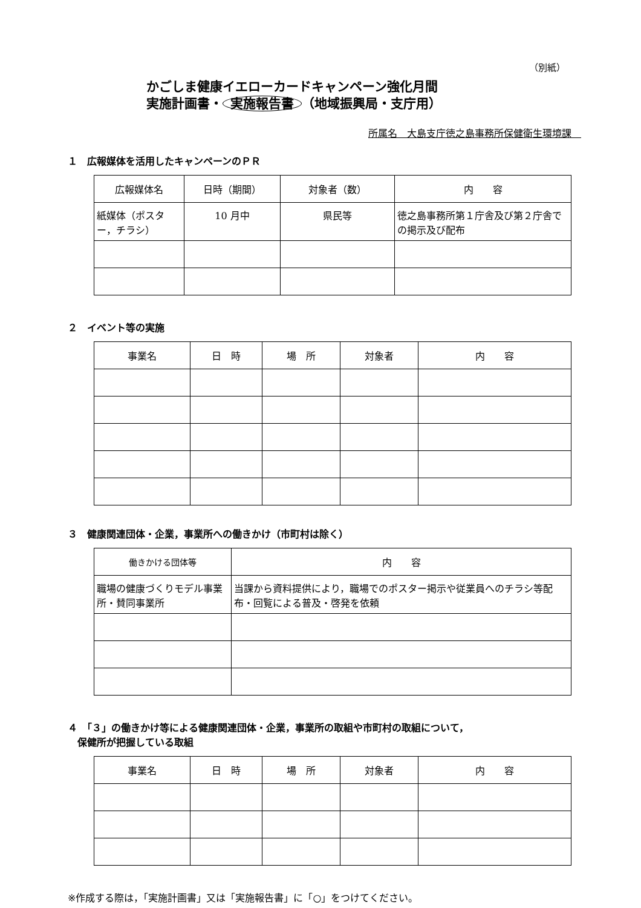（別紙）
かごしま健康イエローカードキャンペーン強化月間
実施計画書・ 実施報告書 （地域振興局・支庁用）
所属名　大島支庁徳之島事務所保健衛生環境課　
１　広報媒体を活用したキャンペーンのＰＲ
| 広報媒体名 | 日時（期間） | 対象者（数） | 内 容 |
| --- | --- | --- | --- |
| 紙媒体（ポスター，チラシ） | 10 月中 | 県民等 | 徳之島事務所第１庁舎及び第２庁舎での掲示及び配布 |
２　イベント等の実施
| 事業名 | 日 時 | 場 所 | 対象者 | 内 容 |
| --- | --- | --- | --- | --- |
３　健康関連団体・企業，事業所への働きかけ（市町村は除く）
| 働きかける団体等 | 内 容 |
| --- | --- |
| 職場の健康づくりモデル事業所・賛同事業所 | 当課から資料提供により，職場でのポスター掲示や従業員へのチラシ等配布・回覧による普及・啓発を依頼 |
４　「３」の働きかけ等による健康関連団体・企業，事業所の取組や市町村の取組について，
　保健所が把握している取組
| 事業名 | 日 時 | 場 所 | 対象者 | 内 容 |
| --- | --- | --- | --- | --- |
※作成する際は，「実施計画書」又は「実施報告書」に「○」をつけてください。